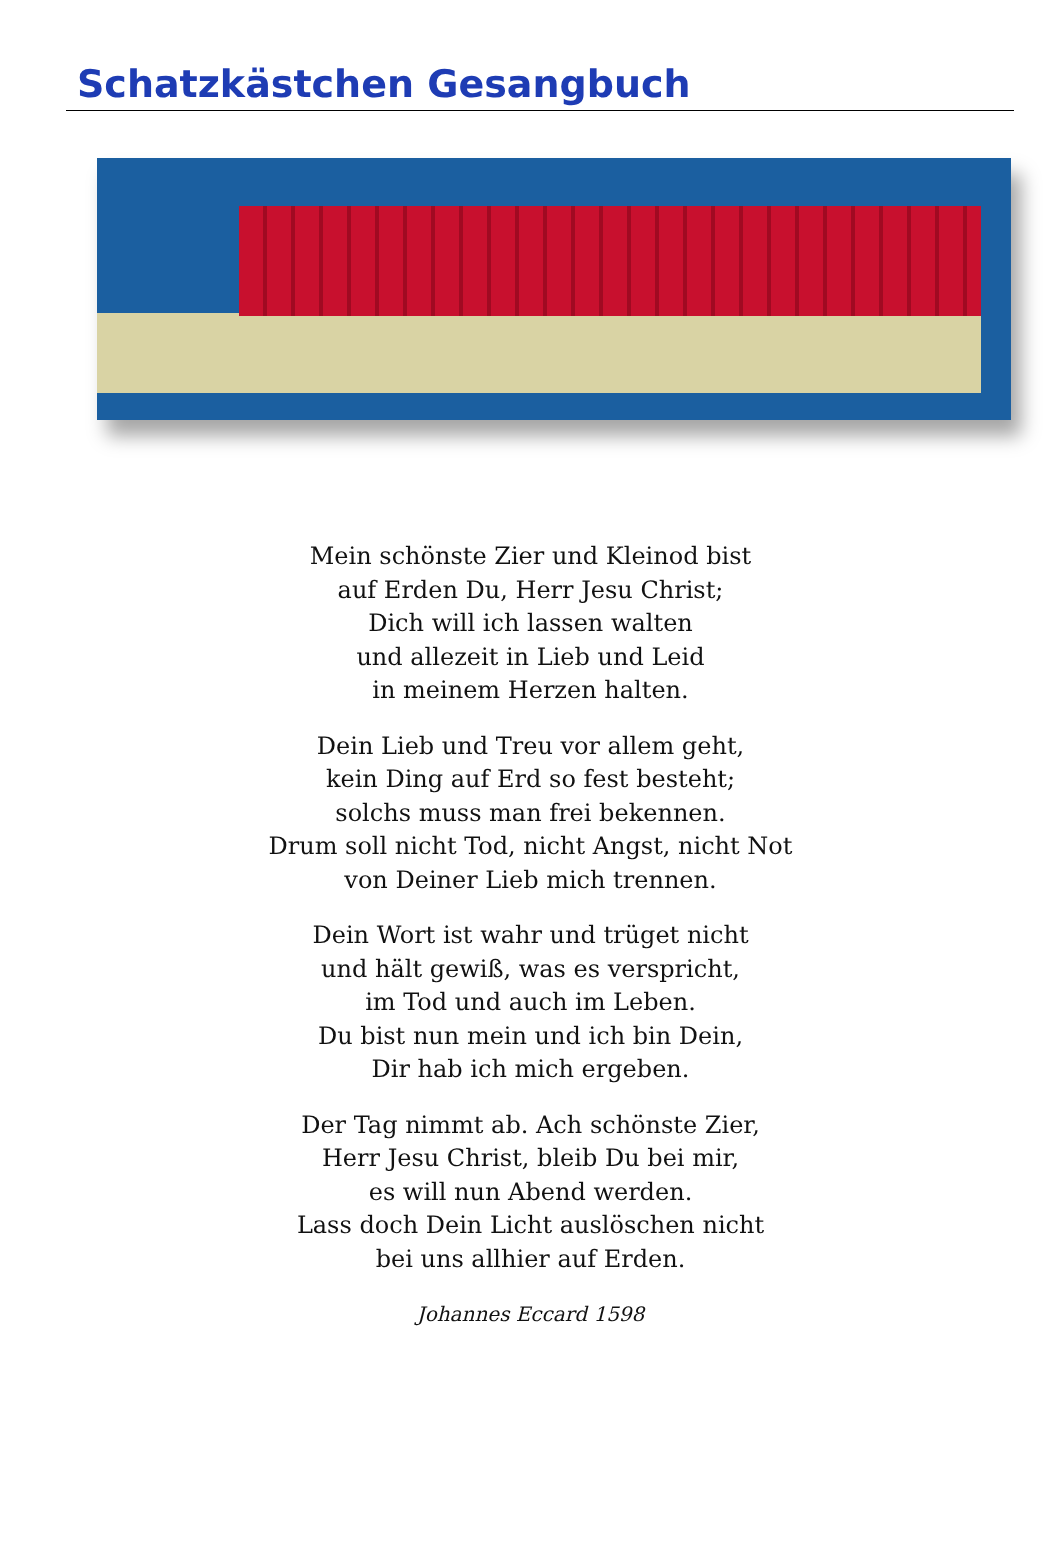Schatzkästchen Gesangbuch
Mein schönste Zier und Kleinod bist
auf Erden Du, Herr Jesu Christ;
Dich will ich lassen walten
und allezeit in Lieb und Leid
in meinem Herzen halten.
Dein Lieb und Treu vor allem geht,
kein Ding auf Erd so fest besteht;
solchs muss man frei bekennen.
Drum soll nicht Tod, nicht Angst, nicht Not
von Deiner Lieb mich trennen.
Dein Wort ist wahr und trüget nicht
und hält gewiß, was es verspricht,
im Tod und auch im Leben.
Du bist nun mein und ich bin Dein,
Dir hab ich mich ergeben.
Der Tag nimmt ab. Ach schönste Zier,
Herr Jesu Christ, bleib Du bei mir,
es will nun Abend werden.
Lass doch Dein Licht auslöschen nicht
bei uns allhier auf Erden.
Johannes Eccard 1598